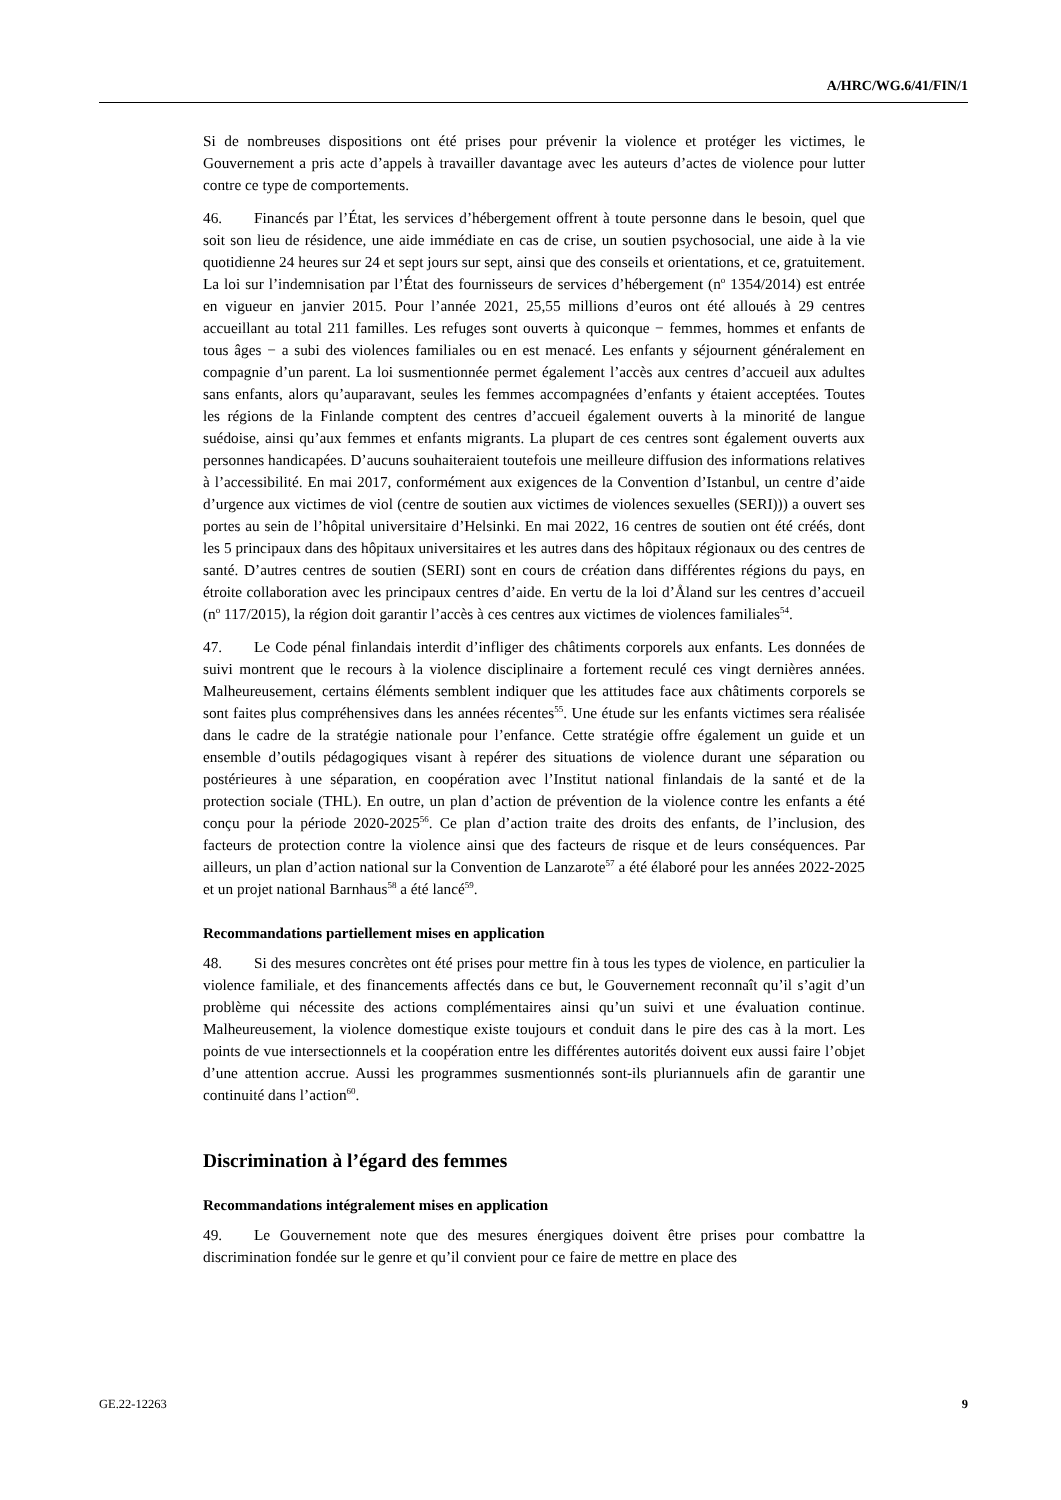A/HRC/WG.6/41/FIN/1
Si de nombreuses dispositions ont été prises pour prévenir la violence et protéger les victimes, le Gouvernement a pris acte d’appels à travailler davantage avec les auteurs d’actes de violence pour lutter contre ce type de comportements.
46. Financés par l’État, les services d’hébergement offrent à toute personne dans le besoin, quel que soit son lieu de résidence, une aide immédiate en cas de crise, un soutien psychosocial, une aide à la vie quotidienne 24 heures sur 24 et sept jours sur sept, ainsi que des conseils et orientations, et ce, gratuitement. La loi sur l’indemnisation par l’État des fournisseurs de services d’hébergement (n<sup>o</sup> 1354/2014) est entrée en vigueur en janvier 2015. Pour l’année 2021, 25,55 millions d’euros ont été alloués à 29 centres accueillant au total 211 familles. Les refuges sont ouverts à quiconque − femmes, hommes et enfants de tous âges − a subi des violences familiales ou en est menacé. Les enfants y séjournent généralement en compagnie d’un parent. La loi susmentionnée permet également l’accès aux centres d’accueil aux adultes sans enfants, alors qu’auparavant, seules les femmes accompagnées d’enfants y étaient acceptées. Toutes les régions de la Finlande comptent des centres d’accueil également ouverts à la minorité de langue suédoise, ainsi qu’aux femmes et enfants migrants. La plupart de ces centres sont également ouverts aux personnes handicapées. D’aucuns souhaiteraient toutefois une meilleure diffusion des informations relatives à l’accessibilité. En mai 2017, conformément aux exigences de la Convention d’Istanbul, un centre d’aide d’urgence aux victimes de viol (centre de soutien aux victimes de violences sexuelles (SERI))) a ouvert ses portes au sein de l’hôpital universitaire d’Helsinki. En mai 2022, 16 centres de soutien ont été créés, dont les 5 principaux dans des hôpitaux universitaires et les autres dans des hôpitaux régionaux ou des centres de santé. D’autres centres de soutien (SERI) sont en cours de création dans différentes régions du pays, en étroite collaboration avec les principaux centres d’aide. En vertu de la loi d’Åland sur les centres d’accueil (n<sup>o</sup> 117/2015), la région doit garantir l’accès à ces centres aux victimes de violences familiales<sup>54</sup>.
47. Le Code pénal finlandais interdit d’infliger des châtiments corporels aux enfants. Les données de suivi montrent que le recours à la violence disciplinaire a fortement reculé ces vingt dernières années. Malheureusement, certains éléments semblent indiquer que les attitudes face aux châtiments corporels se sont faites plus compréhensives dans les années récentes<sup>55</sup>. Une étude sur les enfants victimes sera réalisée dans le cadre de la stratégie nationale pour l’enfance. Cette stratégie offre également un guide et un ensemble d’outils pédagogiques visant à repérer des situations de violence durant une séparation ou postérieures à une séparation, en coopération avec l’Institut national finlandais de la santé et de la protection sociale (THL). En outre, un plan d’action de prévention de la violence contre les enfants a été conçu pour la période 2020-2025<sup>56</sup>. Ce plan d’action traite des droits des enfants, de l’inclusion, des facteurs de protection contre la violence ainsi que des facteurs de risque et de leurs conséquences. Par ailleurs, un plan d’action national sur la Convention de Lanzarote<sup>57</sup> a été élaboré pour les années 2022-2025 et un projet national Barnhaus<sup>58</sup> a été lancé<sup>59</sup>.
Recommandations partiellement mises en application
48. Si des mesures concrètes ont été prises pour mettre fin à tous les types de violence, en particulier la violence familiale, et des financements affectés dans ce but, le Gouvernement reconnaît qu’il s’agit d’un problème qui nécessite des actions complémentaires ainsi qu’un suivi et une évaluation continue. Malheureusement, la violence domestique existe toujours et conduit dans le pire des cas à la mort. Les points de vue intersectionnels et la coopération entre les différentes autorités doivent eux aussi faire l’objet d’une attention accrue. Aussi les programmes susmentionnés sont-ils pluriannuels afin de garantir une continuité dans l’action<sup>60</sup>.
Discrimination à l’égard des femmes
Recommandations intégralement mises en application
49. Le Gouvernement note que des mesures énergiques doivent être prises pour combattre la discrimination fondée sur le genre et qu’il convient pour ce faire de mettre en place des
GE.22-12263 9